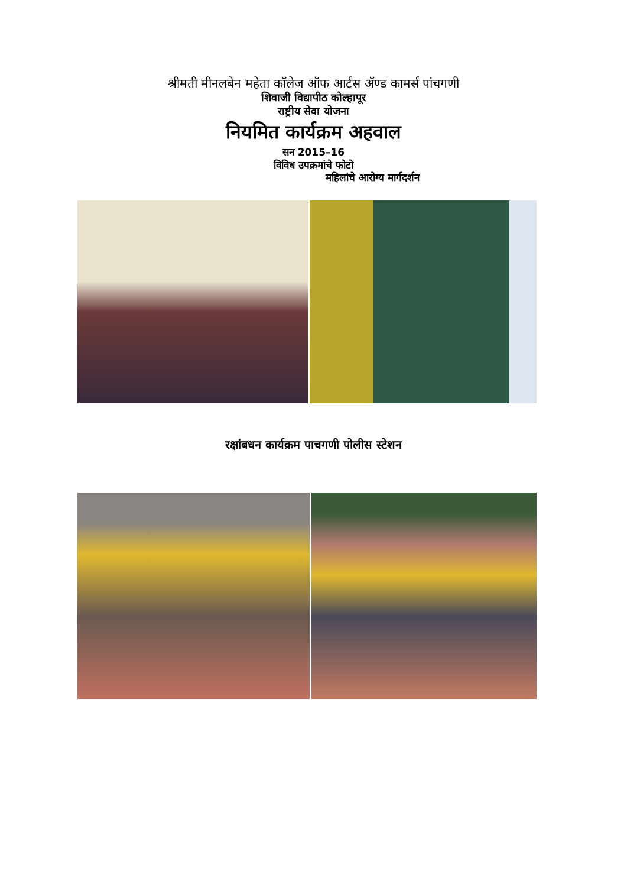श्रीमती मीनलबेन महेता कॉलेज ऑफ आर्टस ॲण्ड कामर्स पांचगणी
शिवाजी विद्यापीठ कोल्हापूर
राष्ट्रीय सेवा योजना
नियमित कार्यक्रम अहवाल
सन 2015–16
विविध उपक्रमांचे फोटो
महिलांचे आरोग्य मार्गदर्शन
रक्षांबधन कार्यक्रम पाचगणी पोलीस स्टेशन